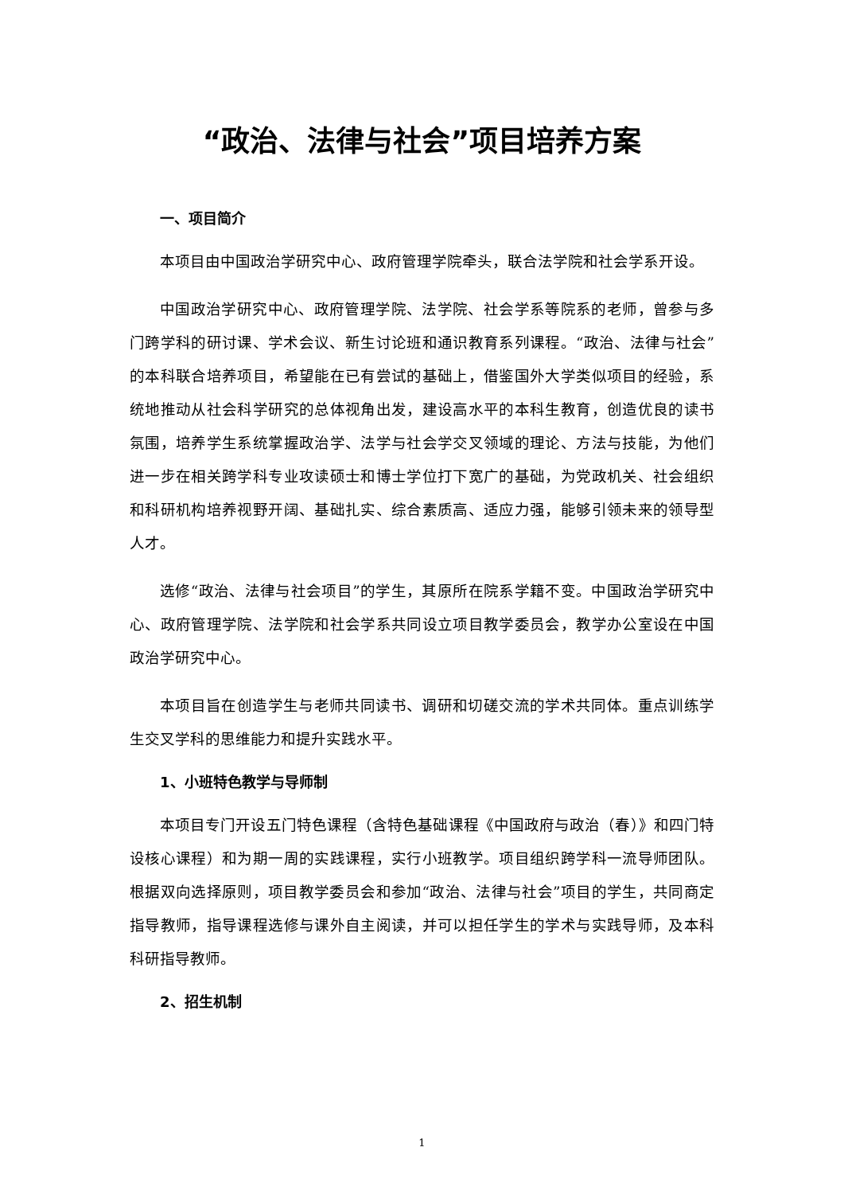“政治、法律与社会”项目培养方案
一、项目简介
本项目由中国政治学研究中心、政府管理学院牵头，联合法学院和社会学系开设。
中国政治学研究中心、政府管理学院、法学院、社会学系等院系的老师，曾参与多门跨学科的研讨课、学术会议、新生讨论班和通识教育系列课程。“政治、法律与社会”的本科联合培养项目，希望能在已有尝试的基础上，借鉴国外大学类似项目的经验，系统地推动从社会科学研究的总体视角出发，建设高水平的本科生教育，创造优良的读书氛围，培养学生系统掌握政治学、法学与社会学交叉领域的理论、方法与技能，为他们进一步在相关跨学科专业攻读硕士和博士学位打下宽广的基础，为党政机关、社会组织和科研机构培养视野开阔、基础扎实、综合素质高、适应力强，能够引领未来的领导型人才。
选修“政治、法律与社会项目”的学生，其原所在院系学籍不变。中国政治学研究中心、政府管理学院、法学院和社会学系共同设立项目教学委员会，教学办公室设在中国政治学研究中心。
本项目旨在创造学生与老师共同读书、调研和切磋交流的学术共同体。重点训练学生交叉学科的思维能力和提升实践水平。
1、小班特色教学与导师制
本项目专门开设五门特色课程（含特色基础课程《中国政府与政治（春）》和四门特设核心课程）和为期一周的实践课程，实行小班教学。项目组织跨学科一流导师团队。根据双向选择原则，项目教学委员会和参加“政治、法律与社会”项目的学生，共同商定指导教师，指导课程选修与课外自主阅读，并可以担任学生的学术与实践导师，及本科科研指导教师。
2、招生机制
1